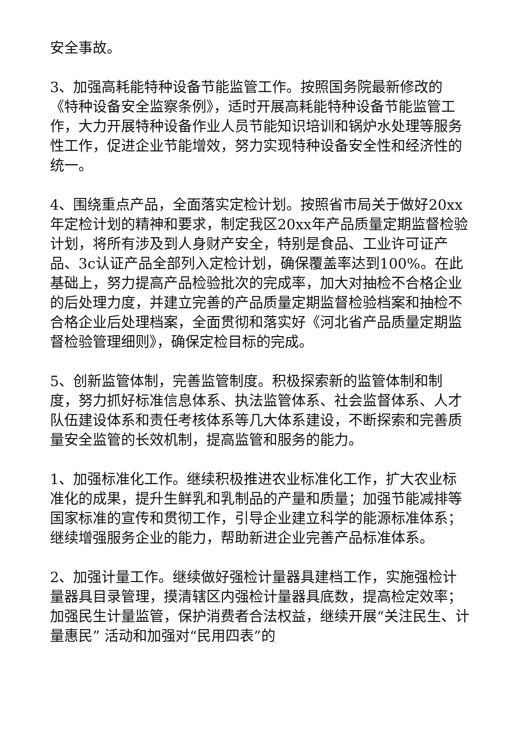安全事故。
3、加强高耗能特种设备节能监管工作。按照国务院最新修改的《特种设备安全监察条例》，适时开展高耗能特种设备节能监管工作，大力开展特种设备作业人员节能知识培训和锅炉水处理等服务性工作，促进企业节能增效，努力实现特种设备安全性和经济性的统一。
4、围绕重点产品，全面落实定检计划。按照省市局关于做好20xx年定检计划的精神和要求，制定我区20xx年产品质量定期监督检验计划，将所有涉及到人身财产安全，特别是食品、工业许可证产品、3c认证产品全部列入定检计划，确保覆盖率达到100%。在此基础上，努力提高产品检验批次的完成率，加大对抽检不合格企业的后处理力度，并建立完善的产品质量定期监督检验档案和抽检不合格企业后处理档案，全面贯彻和落实好《河北省产品质量定期监督检验管理细则》，确保定检目标的完成。
5、创新监管体制，完善监管制度。积极探索新的监管体制和制度，努力抓好标准信息体系、执法监管体系、社会监督体系、人才队伍建设体系和责任考核体系等几大体系建设，不断探索和完善质量安全监管的长效机制，提高监管和服务的能力。
1、加强标准化工作。继续积极推进农业标准化工作，扩大农业标准化的成果，提升生鲜乳和乳制品的产量和质量；加强节能减排等国家标准的宣传和贯彻工作，引导企业建立科学的能源标准体系；继续增强服务企业的能力，帮助新进企业完善产品标准体系。
2、加强计量工作。继续做好强检计量器具建档工作，实施强检计量器具目录管理，摸清辖区内强检计量器具底数，提高检定效率；加强民生计量监管，保护消费者合法权益，继续开展“关注民生、计量惠民” 活动和加强对“民用四表”的